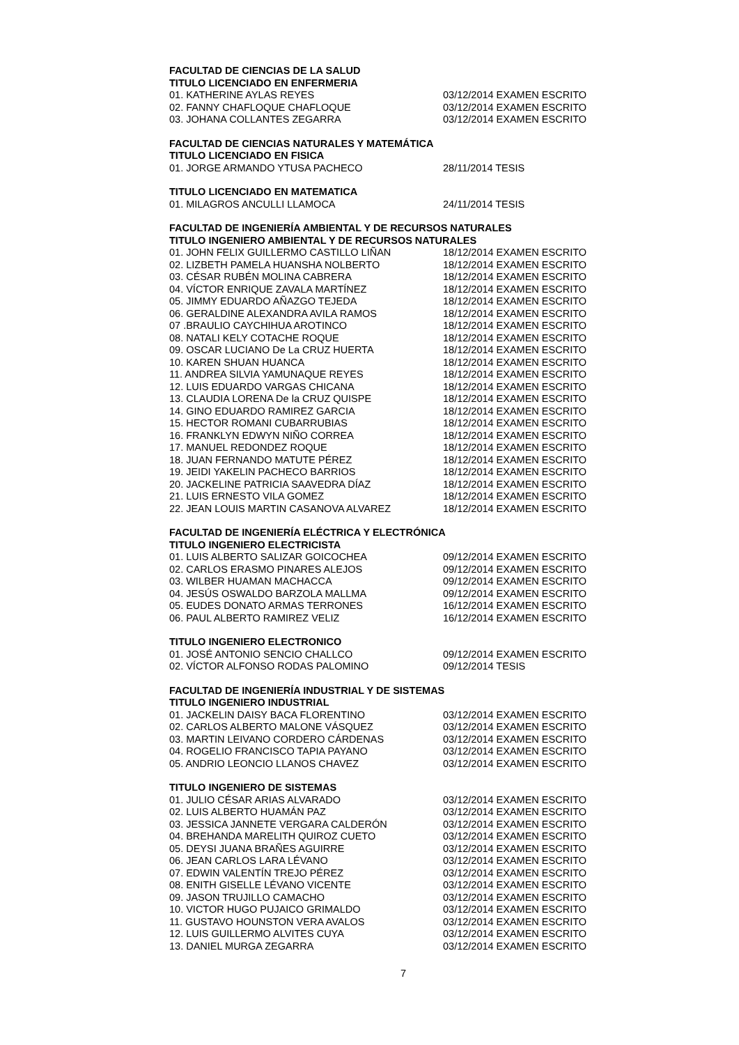FACULTAD DE CIENCIAS DE LA SALUD
TITULO LICENCIADO EN ENFERMERIA
01. KATHERINE AYLAS REYES 03/12/2014 EXAMEN ESCRITO
02. FANNY CHAFLOQUE CHAFLOQUE 03/12/2014 EXAMEN ESCRITO
03. JOHANA COLLANTES ZEGARRA 03/12/2014 EXAMEN ESCRITO
FACULTAD DE CIENCIAS NATURALES Y MATEMÁTICA
TITULO LICENCIADO EN FISICA
01. JORGE ARMANDO YTUSA PACHECO 28/11/2014 TESIS
TITULO LICENCIADO EN MATEMATICA
01. MILAGROS ANCULLI LLAMOCA 24/11/2014 TESIS
FACULTAD DE INGENIERÍA AMBIENTAL Y DE RECURSOS NATURALES
TITULO INGENIERO AMBIENTAL Y DE RECURSOS NATURALES
01. JOHN FELIX GUILLERMO CASTILLO LIÑAN 18/12/2014 EXAMEN ESCRITO
02. LIZBETH PAMELA HUANSHA NOLBERTO 18/12/2014 EXAMEN ESCRITO
03. CÉSAR RUBÉN MOLINA CABRERA 18/12/2014 EXAMEN ESCRITO
04. VÍCTOR ENRIQUE ZAVALA MARTÍNEZ 18/12/2014 EXAMEN ESCRITO
05. JIMMY EDUARDO AÑAZGO TEJEDA 18/12/2014 EXAMEN ESCRITO
06. GERALDINE ALEXANDRA AVILA RAMOS 18/12/2014 EXAMEN ESCRITO
07 .BRAULIO CAYCHIHUA AROTINCO 18/12/2014 EXAMEN ESCRITO
08. NATALI KELY COTACHE ROQUE 18/12/2014 EXAMEN ESCRITO
09. OSCAR LUCIANO De La CRUZ HUERTA 18/12/2014 EXAMEN ESCRITO
10. KAREN SHUAN HUANCA 18/12/2014 EXAMEN ESCRITO
11. ANDREA SILVIA YAMUNAQUE REYES 18/12/2014 EXAMEN ESCRITO
12. LUIS EDUARDO VARGAS CHICANA 18/12/2014 EXAMEN ESCRITO
13. CLAUDIA LORENA De la CRUZ QUISPE 18/12/2014 EXAMEN ESCRITO
14. GINO EDUARDO RAMIREZ GARCIA 18/12/2014 EXAMEN ESCRITO
15. HECTOR ROMANI CUBARRUBIAS 18/12/2014 EXAMEN ESCRITO
16. FRANKLYN EDWYN NIÑO CORREA 18/12/2014 EXAMEN ESCRITO
17. MANUEL REDONDEZ ROQUE 18/12/2014 EXAMEN ESCRITO
18. JUAN FERNANDO MATUTE PÉREZ 18/12/2014 EXAMEN ESCRITO
19. JEIDI YAKELIN PACHECO BARRIOS 18/12/2014 EXAMEN ESCRITO
20. JACKELINE PATRICIA SAAVEDRA DÍAZ 18/12/2014 EXAMEN ESCRITO
21. LUIS ERNESTO VILA GOMEZ 18/12/2014 EXAMEN ESCRITO
22. JEAN LOUIS MARTIN CASANOVA ALVAREZ 18/12/2014 EXAMEN ESCRITO
FACULTAD DE INGENIERÍA ELÉCTRICA Y ELECTRÓNICA
TITULO INGENIERO ELECTRICISTA
01. LUIS ALBERTO SALIZAR GOICOCHEA 09/12/2014 EXAMEN ESCRITO
02. CARLOS ERASMO PINARES ALEJOS 09/12/2014 EXAMEN ESCRITO
03. WILBER HUAMAN MACHACCA 09/12/2014 EXAMEN ESCRITO
04. JESÚS OSWALDO BARZOLA MALLMA 09/12/2014 EXAMEN ESCRITO
05. EUDES DONATO ARMAS TERRONES 16/12/2014 EXAMEN ESCRITO
06. PAUL ALBERTO RAMIREZ VELIZ 16/12/2014 EXAMEN ESCRITO
TITULO INGENIERO ELECTRONICO
01. JOSÉ ANTONIO SENCIO CHALLCO 09/12/2014 EXAMEN ESCRITO
02. VÍCTOR ALFONSO RODAS PALOMINO 09/12/2014 TESIS
FACULTAD DE INGENIERÍA INDUSTRIAL Y DE SISTEMAS
TITULO INGENIERO INDUSTRIAL
01. JACKELIN DAISY BACA FLORENTINO 03/12/2014 EXAMEN ESCRITO
02. CARLOS ALBERTO MALONE VÁSQUEZ 03/12/2014 EXAMEN ESCRITO
03. MARTIN LEIVANO CORDERO CÁRDENAS 03/12/2014 EXAMEN ESCRITO
04. ROGELIO FRANCISCO TAPIA PAYANO 03/12/2014 EXAMEN ESCRITO
05. ANDRIO LEONCIO LLANOS CHAVEZ 03/12/2014 EXAMEN ESCRITO
TITULO INGENIERO DE SISTEMAS
01. JULIO CÉSAR ARIAS ALVARADO 03/12/2014 EXAMEN ESCRITO
02. LUIS ALBERTO HUAMÁN PAZ 03/12/2014 EXAMEN ESCRITO
03. JESSICA JANNETE VERGARA CALDERÓN 03/12/2014 EXAMEN ESCRITO
04. BREHANDA MARELITH QUIROZ CUETO 03/12/2014 EXAMEN ESCRITO
05. DEYSI JUANA BRAÑES AGUIRRE 03/12/2014 EXAMEN ESCRITO
06. JEAN CARLOS LARA LÉVANO 03/12/2014 EXAMEN ESCRITO
07. EDWIN VALENTÍN TREJO PÉREZ 03/12/2014 EXAMEN ESCRITO
08. ENITH GISELLE LÉVANO VICENTE 03/12/2014 EXAMEN ESCRITO
09. JASON TRUJILLO CAMACHO 03/12/2014 EXAMEN ESCRITO
10. VICTOR HUGO PUJAICO GRIMALDO 03/12/2014 EXAMEN ESCRITO
11. GUSTAVO HOUNSTON VERA AVALOS 03/12/2014 EXAMEN ESCRITO
12. LUIS GUILLERMO ALVITES CUYA 03/12/2014 EXAMEN ESCRITO
13. DANIEL MURGA ZEGARRA 03/12/2014 EXAMEN ESCRITO
7